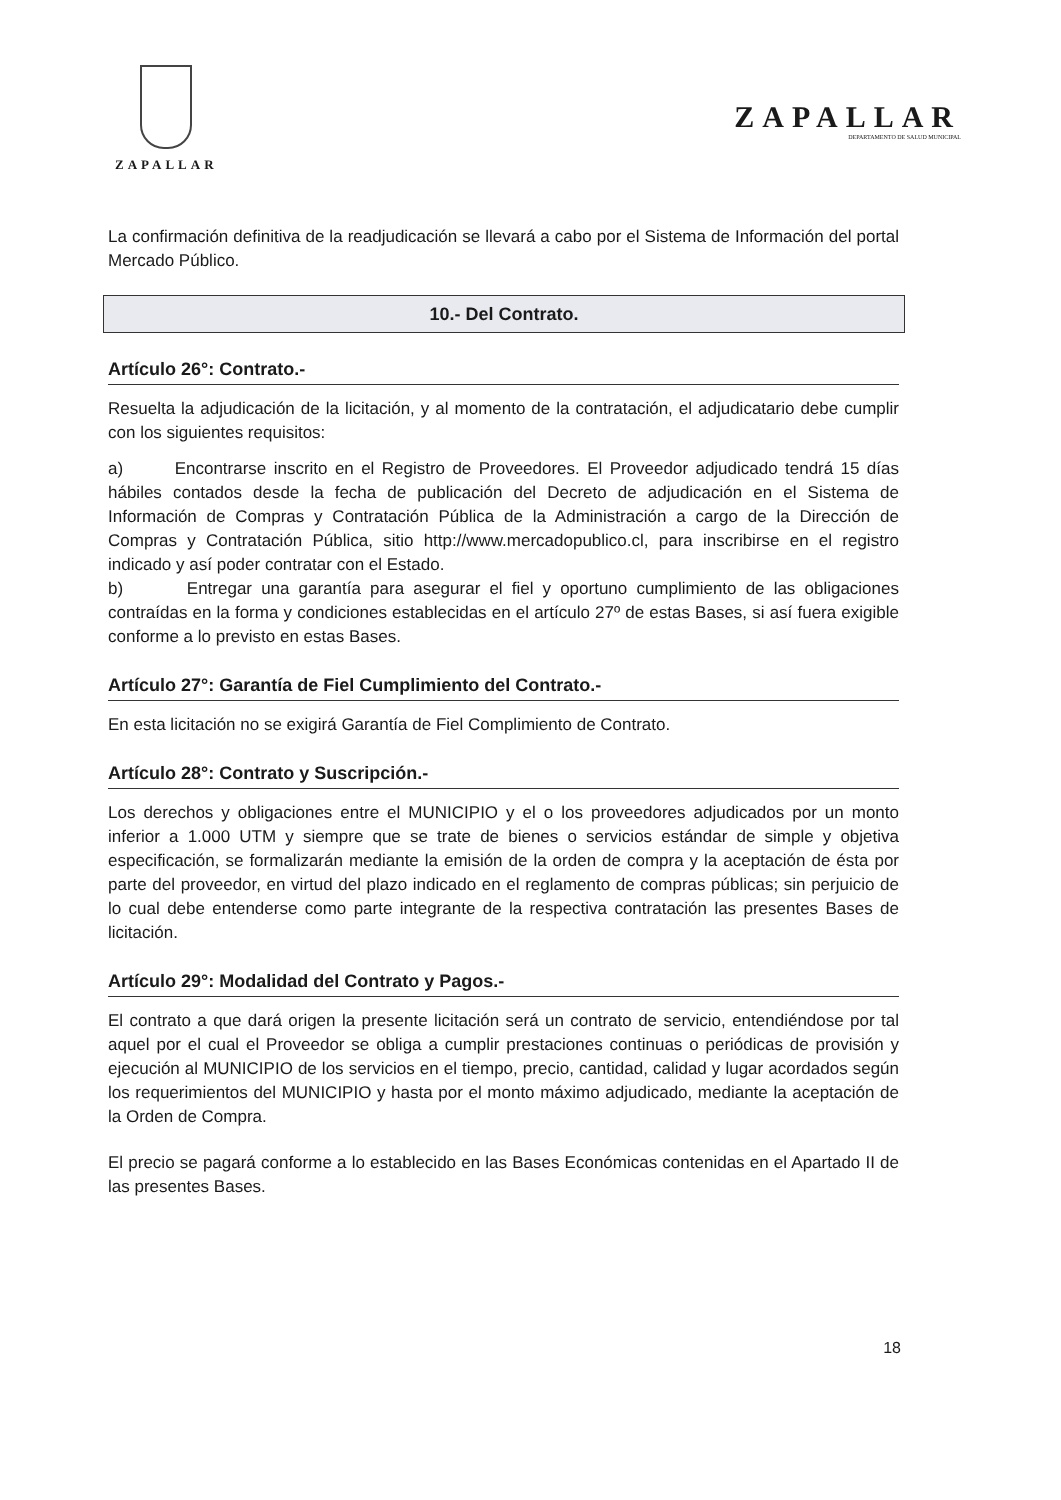ZAPALLAR
ZAPALLAR
DEPARTAMENTO DE SALUD MUNICIPAL
La confirmación definitiva de la readjudicación se llevará a cabo por el Sistema de Información del portal Mercado Público.
10.- Del Contrato.
Artículo 26°: Contrato.-
Resuelta la adjudicación de la licitación, y al momento de la contratación, el adjudicatario debe cumplir con los siguientes requisitos:
a) Encontrarse inscrito en el Registro de Proveedores. El Proveedor adjudicado tendrá 15 días hábiles contados desde la fecha de publicación del Decreto de adjudicación en el Sistema de Información de Compras y Contratación Pública de la Administración a cargo de la Dirección de Compras y Contratación Pública, sitio http://www.mercadopublico.cl, para inscribirse en el registro indicado y así poder contratar con el Estado.
b) Entregar una garantía para asegurar el fiel y oportuno cumplimiento de las obligaciones contraídas en la forma y condiciones establecidas en el artículo 27º de estas Bases, si así fuera exigible conforme a lo previsto en estas Bases.
Artículo 27°: Garantía de Fiel Cumplimiento del Contrato.-
En esta licitación no se exigirá Garantía de Fiel Complimiento de Contrato.
Artículo 28°: Contrato y Suscripción.-
Los derechos y obligaciones entre el MUNICIPIO y el o los proveedores adjudicados por un monto inferior a 1.000 UTM y siempre que se trate de bienes o servicios estándar de simple y objetiva especificación, se formalizarán mediante la emisión de la orden de compra y la aceptación de ésta por parte del proveedor, en virtud del plazo indicado en el reglamento de compras públicas; sin perjuicio de lo cual debe entenderse como parte integrante de la respectiva contratación las presentes Bases de licitación.
Artículo 29°: Modalidad del Contrato y Pagos.-
El contrato a que dará origen la presente licitación será un contrato de servicio, entendiéndose por tal aquel por el cual el Proveedor se obliga a cumplir prestaciones continuas o periódicas de provisión y ejecución al MUNICIPIO de los servicios en el tiempo, precio, cantidad, calidad y lugar acordados según los requerimientos del MUNICIPIO y hasta por el monto máximo adjudicado, mediante la aceptación de la Orden de Compra.
El precio se pagará conforme a lo establecido en las Bases Económicas contenidas en el Apartado II de las presentes Bases.
18